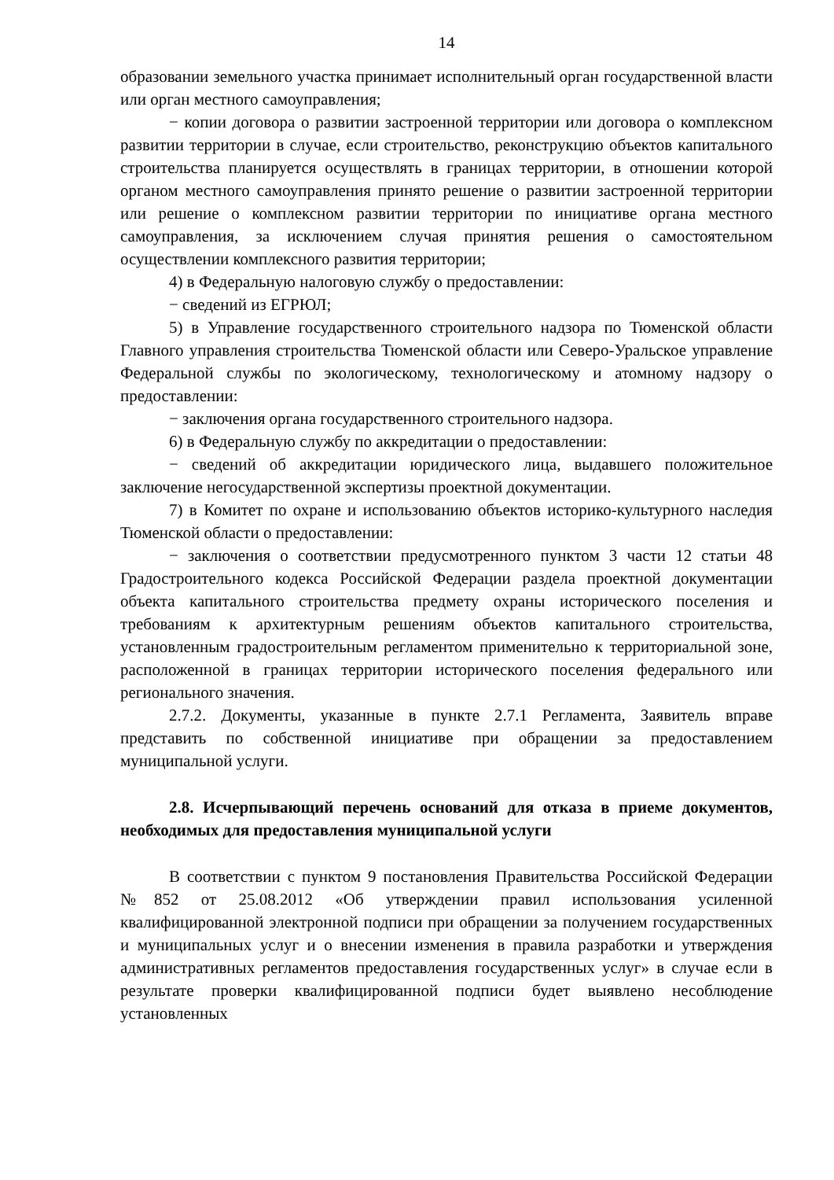14
образовании земельного участка принимает исполнительный орган государственной власти или орган местного самоуправления;
− копии договора о развитии застроенной территории или договора о комплексном развитии территории в случае, если строительство, реконструкцию объектов капитального строительства планируется осуществлять в границах территории, в отношении которой органом местного самоуправления принято решение о развитии застроенной территории или решение о комплексном развитии территории по инициативе органа местного самоуправления, за исключением случая принятия решения о самостоятельном осуществлении комплексного развития территории;
4) в Федеральную налоговую службу о предоставлении:
− сведений из ЕГРЮЛ;
5) в Управление государственного строительного надзора по Тюменской области Главного управления строительства Тюменской области или Северо-Уральское управление Федеральной службы по экологическому, технологическому и атомному надзору о предоставлении:
− заключения органа государственного строительного надзора.
6) в Федеральную службу по аккредитации о предоставлении:
− сведений об аккредитации юридического лица, выдавшего положительное заключение негосударственной экспертизы проектной документации.
7) в Комитет по охране и использованию объектов историко-культурного наследия Тюменской области о предоставлении:
− заключения о соответствии предусмотренного пунктом 3 части 12 статьи 48 Градостроительного кодекса Российской Федерации раздела проектной документации объекта капитального строительства предмету охраны исторического поселения и требованиям к архитектурным решениям объектов капитального строительства, установленным градостроительным регламентом применительно к территориальной зоне, расположенной в границах территории исторического поселения федерального или регионального значения.
2.7.2. Документы, указанные в пункте 2.7.1 Регламента, Заявитель вправе представить по собственной инициативе при обращении за предоставлением муниципальной услуги.
2.8. Исчерпывающий перечень оснований для отказа в приеме документов, необходимых для предоставления муниципальной услуги
В соответствии с пунктом 9 постановления Правительства Российской Федерации №852 от 25.08.2012 «Об утверждении правил использования усиленной квалифицированной электронной подписи при обращении за получением государственных и муниципальных услуг и о внесении изменения в правила разработки и утверждения административных регламентов предоставления государственных услуг» в случае если в результате проверки квалифицированной подписи будет выявлено несоблюдение установленных